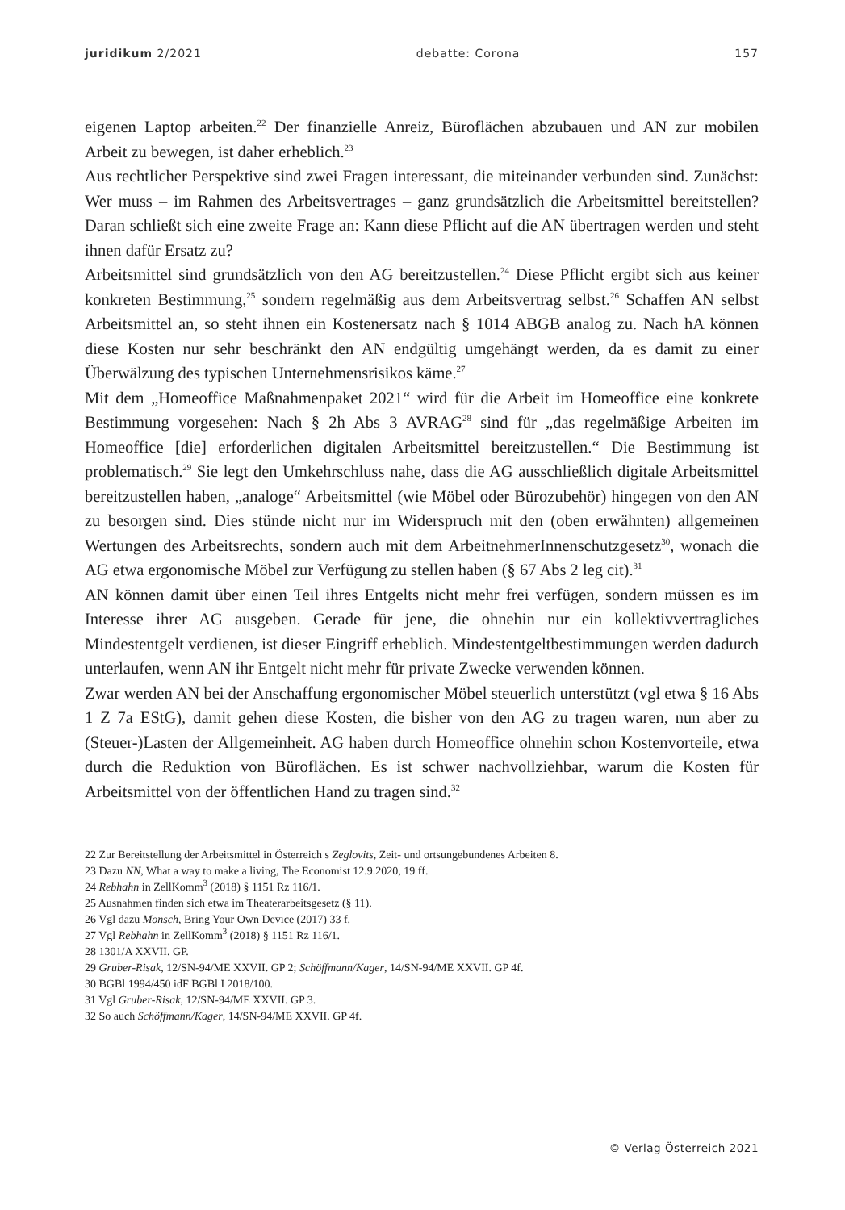juridikum 2/2021 debatte: Corona 157
eigenen Laptop arbeiten.<sup>22</sup> Der finanzielle Anreiz, Büroflächen abzubauen und AN zur mobilen Arbeit zu bewegen, ist daher erheblich.<sup>23</sup>
Aus rechtlicher Perspektive sind zwei Fragen interessant, die miteinander verbunden sind. Zunächst: Wer muss – im Rahmen des Arbeitsvertrages – ganz grundsätzlich die Arbeitsmittel bereitstellen? Daran schließt sich eine zweite Frage an: Kann diese Pflicht auf die AN übertragen werden und steht ihnen dafür Ersatz zu?
Arbeitsmittel sind grundsätzlich von den AG bereitzustellen.<sup>24</sup> Diese Pflicht ergibt sich aus keiner konkreten Bestimmung,<sup>25</sup> sondern regelmäßig aus dem Arbeitsvertrag selbst.<sup>26</sup> Schaffen AN selbst Arbeitsmittel an, so steht ihnen ein Kostenersatz nach § 1014 ABGB analog zu. Nach hA können diese Kosten nur sehr beschränkt den AN endgültig umgehängt werden, da es damit zu einer Überwälzung des typischen Unternehmensrisikos käme.<sup>27</sup>
Mit dem „Homeoffice Maßnahmenpaket 2021“ wird für die Arbeit im Homeoffice eine konkrete Bestimmung vorgesehen: Nach § 2h Abs 3 AVRAG<sup>28</sup> sind für „das regelmäßige Arbeiten im Homeoffice [die] erforderlichen digitalen Arbeitsmittel bereitzustellen.“ Die Bestimmung ist problematisch.<sup>29</sup> Sie legt den Umkehrschluss nahe, dass die AG ausschließlich digitale Arbeitsmittel bereitzustellen haben, „analoge“ Arbeitsmittel (wie Möbel oder Bürozubehör) hingegen von den AN zu besorgen sind. Dies stünde nicht nur im Widerspruch mit den (oben erwähnten) allgemeinen Wertungen des Arbeitsrechts, sondern auch mit dem ArbeitnehmerInnenschutzgesetz<sup>30</sup>, wonach die AG etwa ergonomische Möbel zur Verfügung zu stellen haben (§ 67 Abs 2 leg cit).<sup>31</sup>
AN können damit über einen Teil ihres Entgelts nicht mehr frei verfügen, sondern müssen es im Interesse ihrer AG ausgeben. Gerade für jene, die ohnehin nur ein kollektivvertragliches Mindestentgelt verdienen, ist dieser Eingriff erheblich. Mindestentgeltbestimmungen werden dadurch unterlaufen, wenn AN ihr Entgelt nicht mehr für private Zwecke verwenden können.
Zwar werden AN bei der Anschaffung ergonomischer Möbel steuerlich unterstützt (vgl etwa § 16 Abs 1 Z 7a EStG), damit gehen diese Kosten, die bisher von den AG zu tragen waren, nun aber zu (Steuer-)Lasten der Allgemeinheit. AG haben durch Homeoffice ohnehin schon Kostenvorteile, etwa durch die Reduktion von Büroflächen. Es ist schwer nachvollziehbar, warum die Kosten für Arbeitsmittel von der öffentlichen Hand zu tragen sind.<sup>32</sup>
22 Zur Bereitstellung der Arbeitsmittel in Österreich s Zeglovits, Zeit- und ortsungebundenes Arbeiten 8.
23 Dazu NN, What a way to make a living, The Economist 12.9.2020, 19 ff.
24 Rebhahn in ZellKomm<sup>3</sup> (2018) § 1151 Rz 116/1.
25 Ausnahmen finden sich etwa im Theaterarbeitsgesetz (§ 11).
26 Vgl dazu Monsch, Bring Your Own Device (2017) 33 f.
27 Vgl Rebhahn in ZellKomm<sup>3</sup> (2018) § 1151 Rz 116/1.
28 1301/A XXVII. GP.
29 Gruber-Risak, 12/SN-94/ME XXVII. GP 2; Schöffmann/Kager, 14/SN-94/ME XXVII. GP 4f.
30 BGBl 1994/450 idF BGBl I 2018/100.
31 Vgl Gruber-Risak, 12/SN-94/ME XXVII. GP 3.
32 So auch Schöffmann/Kager, 14/SN-94/ME XXVII. GP 4f.
© Verlag Österreich 2021